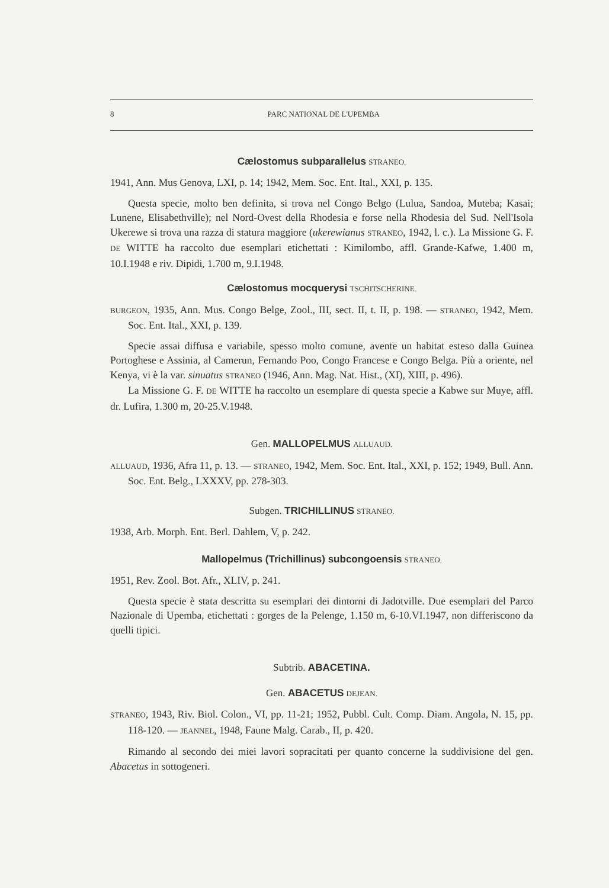8 PARC NATIONAL DE L'UPEMBA
Cælostomus subparallelus STRANEO.
1941, Ann. Mus Genova, LXI, p. 14; 1942, Mem. Soc. Ent. Ital., XXI, p. 135.
Questa specie, molto ben definita, si trova nel Congo Belgo (Lulua, Sandoa, Muteba; Kasai; Lunene, Elisabethville); nel Nord-Ovest della Rhodesia e forse nella Rhodesia del Sud. Nell'Isola Ukerewe si trova una razza di statura maggiore (ukerewianus STRANEO, 1942, l. c.). La Missione G. F. DE WITTE ha raccolto due esemplari etichettati : Kimilombo, affl. Grande-Kafwe, 1.400 m, 10.I.1948 e riv. Dipidi, 1.700 m, 9.I.1948.
Cælostomus mocquerysi TSCHITSCHERINE.
BURGEON, 1935, Ann. Mus. Congo Belge, Zool., III, sect. II, t. II, p. 198. — STRANEO, 1942, Mem. Soc. Ent. Ital., XXI, p. 139.
Specie assai diffusa e variabile, spesso molto comune, avente un habitat esteso dalla Guinea Portoghese e Assinia, al Camerun, Fernando Poo, Congo Francese e Congo Belga. Più a oriente, nel Kenya, vi è la var. sinuatus STRANEO (1946, Ann. Mag. Nat. Hist., (XI), XIII, p. 496).
La Missione G. F. DE WITTE ha raccolto un esemplare di questa specie a Kabwe sur Muye, affl. dr. Lufira, 1.300 m, 20-25.V.1948.
Gen. MALLOPELMUS ALLUAUD.
ALLUAUD, 1936, Afra 11, p. 13. — STRANEO, 1942, Mem. Soc. Ent. Ital., XXI, p. 152; 1949, Bull. Ann. Soc. Ent. Belg., LXXXV, pp. 278-303.
Subgen. TRICHILLINUS STRANEO.
1938, Arb. Morph. Ent. Berl. Dahlem, V, p. 242.
Mallopelmus (Trichillinus) subcongoensis STRANEO.
1951, Rev. Zool. Bot. Afr., XLIV, p. 241.
Questa specie è stata descritta su esemplari dei dintorni di Jadotville. Due esemplari del Parco Nazionale di Upemba, etichettati : gorges de la Pelenge, 1.150 m, 6-10.VI.1947, non differiscono da quelli tipici.
Subtrib. ABACETINA.
Gen. ABACETUS DEJEAN.
STRANEO, 1943, Riv. Biol. Colon., VI, pp. 11-21; 1952, Pubbl. Cult. Comp. Diam. Angola, N. 15, pp. 118-120. — JEANNEL, 1948, Faune Malg. Carab., II, p. 420.
Rimando al secondo dei miei lavori sopracitati per quanto concerne la suddivisione del gen. Abacetus in sottogeneri.